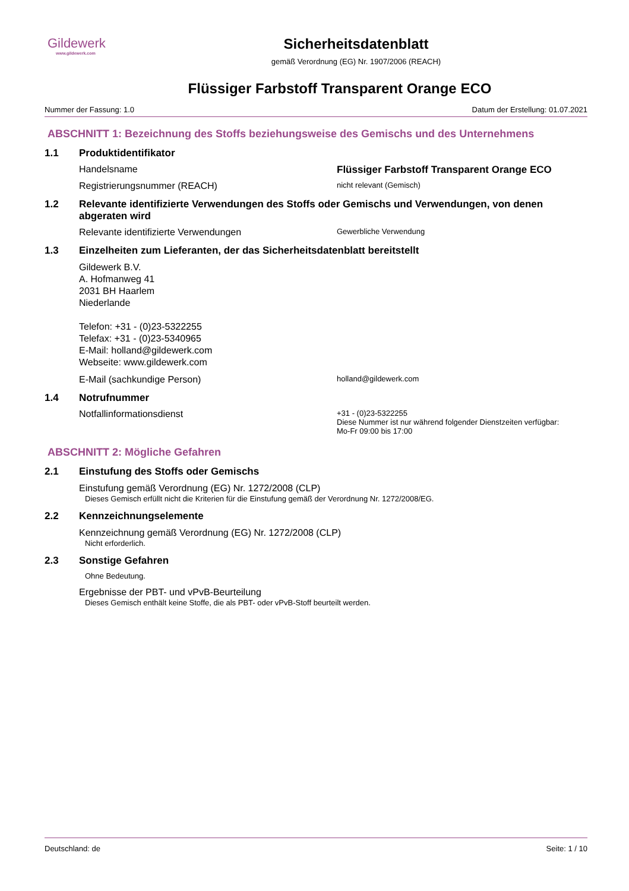Gildewerk
www.gildewerk.com
Sicherheitsdatenblatt
gemäß Verordnung (EG) Nr. 1907/2006 (REACH)
Flüssiger Farbstoff Transparent Orange ECO
Nummer der Fassung: 1.0 Datum der Erstellung: 01.07.2021
ABSCHNITT 1: Bezeichnung des Stoffs beziehungsweise des Gemischs und des Unternehmens
1.1 Produktidentifikator
Handelsname Flüssiger Farbstoff Transparent Orange ECO
Registrierungsnummer (REACH) nicht relevant (Gemisch)
1.2 Relevante identifizierte Verwendungen des Stoffs oder Gemischs und Verwendungen, von denen abgeraten wird
Relevante identifizierte Verwendungen Gewerbliche Verwendung
1.3 Einzelheiten zum Lieferanten, der das Sicherheitsdatenblatt bereitstellt
Gildewerk B.V.
A. Hofmanweg 41
2031 BH Haarlem
Niederlande
Telefon: +31 - (0)23-5322255
Telefax: +31 - (0)23-5340965
E-Mail: holland@gildewerk.com
Webseite: www.gildewerk.com
E-Mail (sachkundige Person) holland@gildewerk.com
1.4 Notrufnummer
Notfallinformationsdienst +31 - (0)23-5322255
Diese Nummer ist nur während folgender Dienstzeiten verfügbar:
Mo-Fr 09:00 bis 17:00
ABSCHNITT 2: Mögliche Gefahren
2.1 Einstufung des Stoffs oder Gemischs
Einstufung gemäß Verordnung (EG) Nr. 1272/2008 (CLP)
Dieses Gemisch erfüllt nicht die Kriterien für die Einstufung gemäß der Verordnung Nr. 1272/2008/EG.
2.2 Kennzeichnungselemente
Kennzeichnung gemäß Verordnung (EG) Nr. 1272/2008 (CLP)
Nicht erforderlich.
2.3 Sonstige Gefahren
Ohne Bedeutung.
Ergebnisse der PBT- und vPvB-Beurteilung
Dieses Gemisch enthält keine Stoffe, die als PBT- oder vPvB-Stoff beurteilt werden.
Deutschland: de Seite: 1 / 10